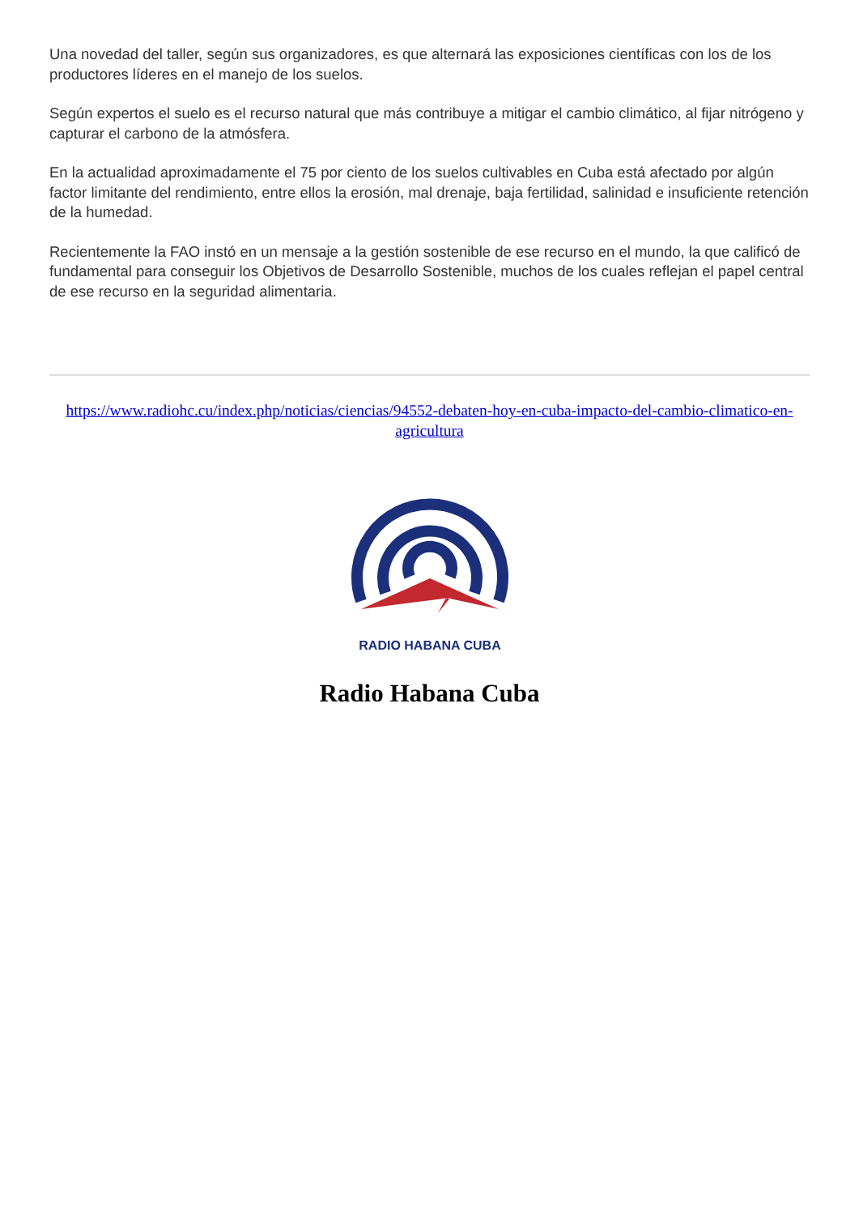Una novedad del taller, según sus organizadores, es que alternará las exposiciones científicas con los de los productores líderes en el manejo de los suelos.
Según expertos el suelo es el recurso natural que más contribuye a mitigar el cambio climático, al fijar nitrógeno y capturar el carbono de la atmósfera.
En la actualidad aproximadamente el 75 por ciento de los suelos cultivables en Cuba está afectado por algún factor limitante del rendimiento, entre ellos la erosión, mal drenaje, baja fertilidad, salinidad e insuficiente retención de la humedad.
Recientemente la FAO instó en un mensaje a la gestión sostenible de ese recurso en el mundo, la que calificó de fundamental para conseguir los Objetivos de Desarrollo Sostenible, muchos de los cuales reflejan el papel central de ese recurso en la seguridad alimentaria.
https://www.radiohc.cu/index.php/noticias/ciencias/94552-debaten-hoy-en-cuba-impacto-del-cambio-climatico-en-agricultura
RADIO HABANA CUBA
Radio Habana Cuba